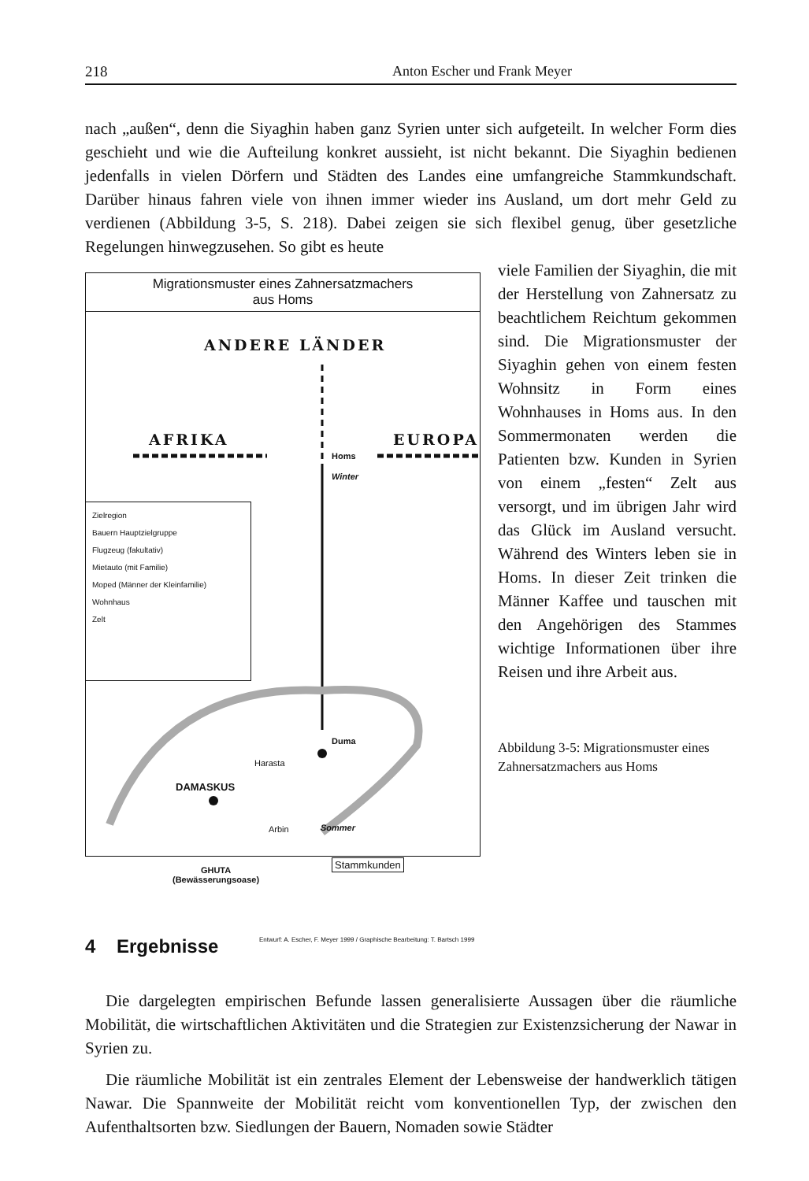218 Anton Escher und Frank Meyer
nach „außen“, denn die Siyaghin haben ganz Syrien unter sich aufgeteilt. In welcher Form dies geschieht und wie die Aufteilung konkret aussieht, ist nicht bekannt. Die Siyaghin bedienen jedenfalls in vielen Dörfern und Städten des Landes eine umfangreiche Stammkundschaft. Darüber hinaus fahren viele von ihnen immer wieder ins Ausland, um dort mehr Geld zu verdienen (Abbildung 3-5, S. 218). Dabei zeigen sie sich flexibel genug, über gesetzliche Regelungen hinwegzusehen. So gibt es heute
Migrationsmuster eines Zahnersatzmachers
aus Homs
ANDERE LÄNDER
AFRIKA EUROPA
Homs
Winter
Zielregion
Bauern Hauptzielgruppe
Flugzeug (fakultativ)
Mietauto (mit Familie)
Moped (Männer der Kleinfamilie)
Wohnhaus
Zelt
Duma
Harasta
DAMASKUS
Arbin Sommer
Stammkunden
GHUTA
(Bewässerungsoase)
Entwurf: A. Escher, F. Meyer 1999 / Graphische Bearbeitung: T. Bartsch 1999
viele Familien der Siyaghin, die mit der Herstellung von Zahnersatz zu beachtlichem Reichtum gekommen sind. Die Migrationsmuster der Siyaghin gehen von einem festen Wohnsitz in Form eines Wohnhauses in Homs aus. In den Sommermonaten werden die Patienten bzw. Kunden in Syrien von einem „festen“ Zelt aus versorgt, und im übrigen Jahr wird das Glück im Ausland versucht. Während des Winters leben sie in Homs. In dieser Zeit trinken die Männer Kaffee und tauschen mit den Angehörigen des Stammes wichtige Informationen über ihre Reisen und ihre Arbeit aus.
Abbildung 3-5: Migrationsmuster eines Zahnersatzmachers aus Homs
4 Ergebnisse
Die dargelegten empirischen Befunde lassen generalisierte Aussagen über die räumliche Mobilität, die wirtschaftlichen Aktivitäten und die Strategien zur Existenzsicherung der Nawar in Syrien zu.
Die räumliche Mobilität ist ein zentrales Element der Lebensweise der handwerklich tätigen Nawar. Die Spannweite der Mobilität reicht vom konventionellen Typ, der zwischen den Aufenthaltsorten bzw. Siedlungen der Bauern, Nomaden sowie Städter